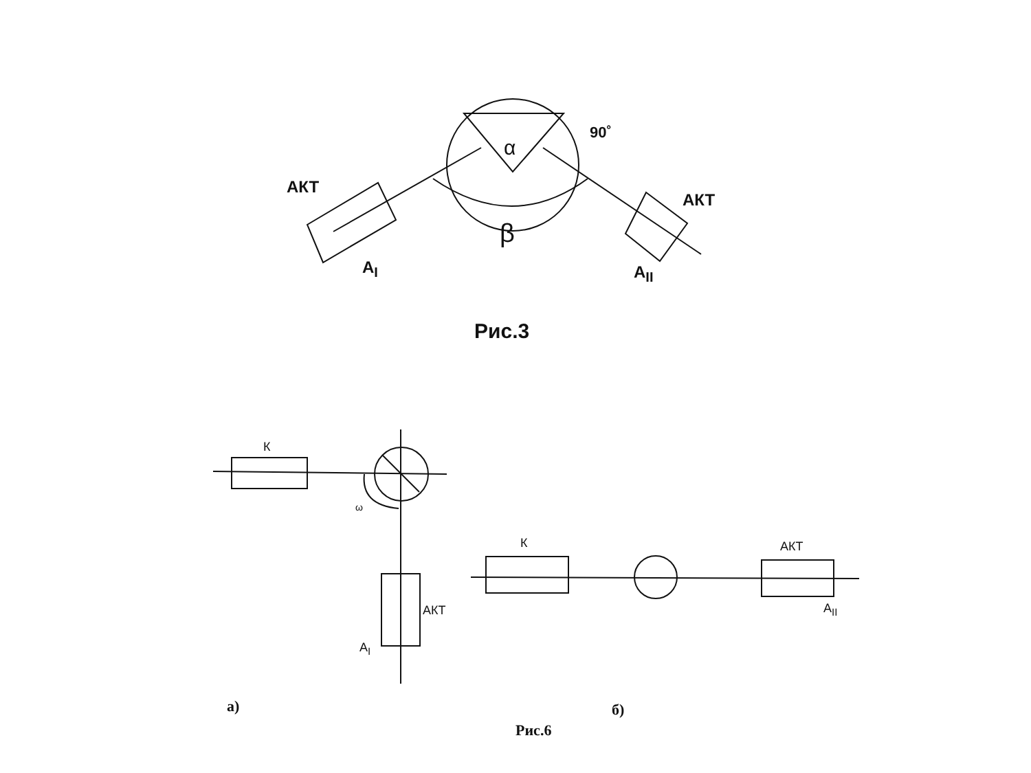АКТ
АКТ
α
90˚
β
A<sub>I</sub> A<sub>II</sub>
Рис.3
К
ω
АКТ
A<sub>I</sub>
К АКТ
A<sub>II</sub>
а) б)
Рис.6